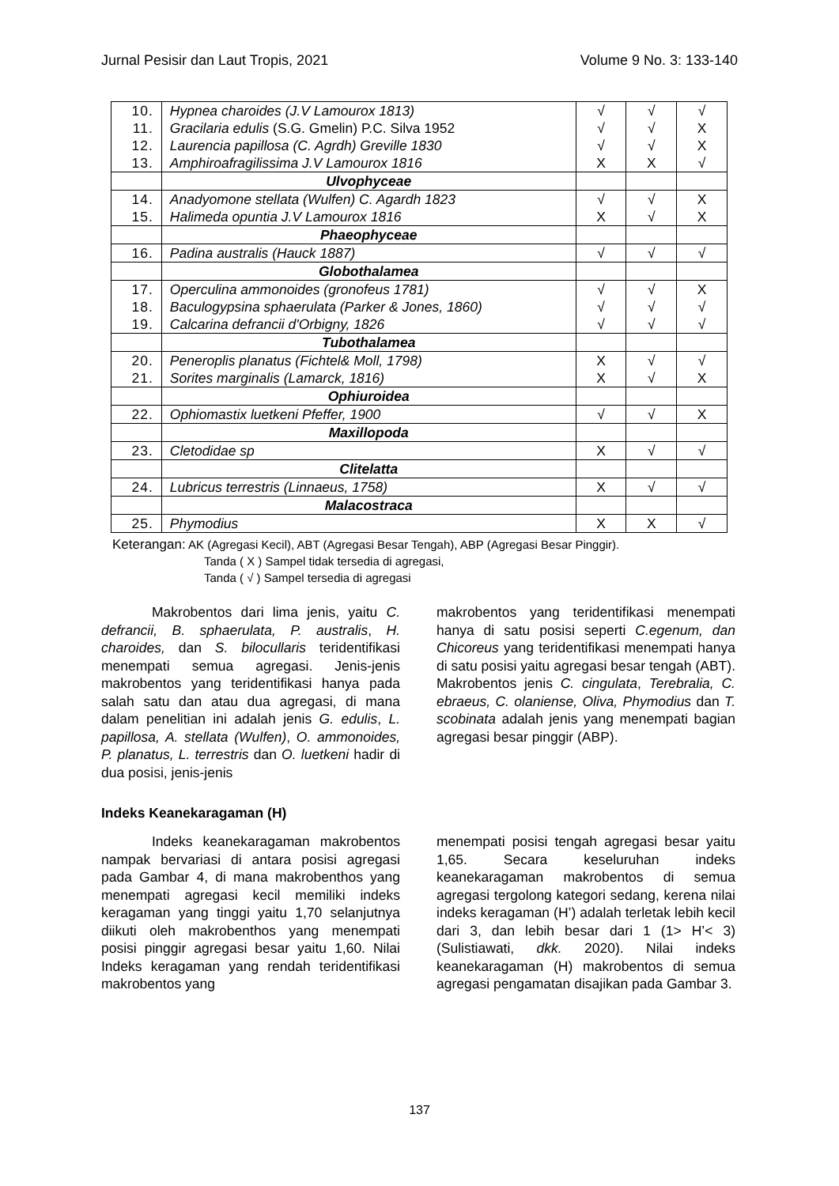Jurnal Pesisir dan Laut Tropis, 2021 Volume 9 No. 3: 133-140
| 10. 11. 12. 13. | Hypnea charoides (J.V Lamourox 1813) Gracilaria edulis (S.G. Gmelin) P.C. Silva 1952 Laurencia papillosa (C. Agrdh) Greville 1830 Amphiroafragilissima J.V Lamourox 1816 | √ √ √ X | √ √ √ X | √ X X √ |
| | Ulvophyceae | | | |
| 14. 15. | Anadyomone stellata (Wulfen) C. Agardh 1823 Halimeda opuntia J.V Lamourox 1816 | √ X | √ √ | X X |
| | Phaeophyceae | | | |
| 16. | Padina australis (Hauck 1887) | √ | √ | √ |
| | Globothalamea | | | |
| 17. 18. 19. | Operculina ammonoides (gronofeus 1781) Baculogypsina sphaerulata (Parker & Jones, 1860) Calcarina defrancii d'Orbigny, 1826 | √ √ √ | √ √ √ | X √ √ |
| | Tubothalamea | | | |
| 20. 21. | Peneroplis planatus (Fichtel& Moll, 1798) Sorites marginalis (Lamarck, 1816) | X X | √ √ | √ X |
| | Ophiuroidea | | | |
| 22. | Ophiomastix luetkeni Pfeffer, 1900 | √ | √ | X |
| | Maxillopoda | | | |
| 23. | Cletodidae sp | X | √ | √ |
| | Clitelatta | | | |
| 24. | Lubricus terrestris (Linnaeus, 1758) | X | √ | √ |
| | Malacostraca | | | |
| 25. | Phymodius | X | X | √ |
Keterangan: AK (Agregasi Kecil), ABT (Agregasi Besar Tengah), ABP (Agregasi Besar Pinggir).
Tanda ( X ) Sampel tidak tersedia di agregasi,
Tanda ( √ ) Sampel tersedia di agregasi
Makrobentos dari lima jenis, yaitu C. defrancii, B. sphaerulata, P. australis, H. charoides, dan S. bilocullaris teridentifikasi menempati semua agregasi. Jenis-jenis makrobentos yang teridentifikasi hanya pada salah satu dan atau dua agregasi, di mana dalam penelitian ini adalah jenis G. edulis, L. papillosa, A. stellata (Wulfen), O. ammonoides, P. planatus, L. terrestris dan O. luetkeni hadir di dua posisi, jenis-jenis
makrobentos yang teridentifikasi menempati hanya di satu posisi seperti C.egenum, dan Chicoreus yang teridentifikasi menempati hanya di satu posisi yaitu agregasi besar tengah (ABT). Makrobentos jenis C. cingulata, Terebralia, C. ebraeus, C. olaniense, Oliva, Phymodius dan T. scobinata adalah jenis yang menempati bagian agregasi besar pinggir (ABP).
Indeks Keanekaragaman (H)
Indeks keanekaragaman makrobentos nampak bervariasi di antara posisi agregasi pada Gambar 4, di mana makrobenthos yang menempati agregasi kecil memiliki indeks keragaman yang tinggi yaitu 1,70 selanjutnya diikuti oleh makrobenthos yang menempati posisi pinggir agregasi besar yaitu 1,60. Nilai Indeks keragaman yang rendah teridentifikasi makrobentos yang
menempati posisi tengah agregasi besar yaitu 1,65. Secara keseluruhan indeks keanekaragaman makrobentos di semua agregasi tergolong kategori sedang, kerena nilai indeks keragaman (H’) adalah terletak lebih kecil dari 3, dan lebih besar dari 1 (1> H’< 3) (Sulistiawati, dkk. 2020). Nilai indeks keanekaragaman (H) makrobentos di semua agregasi pengamatan disajikan pada Gambar 3.
137